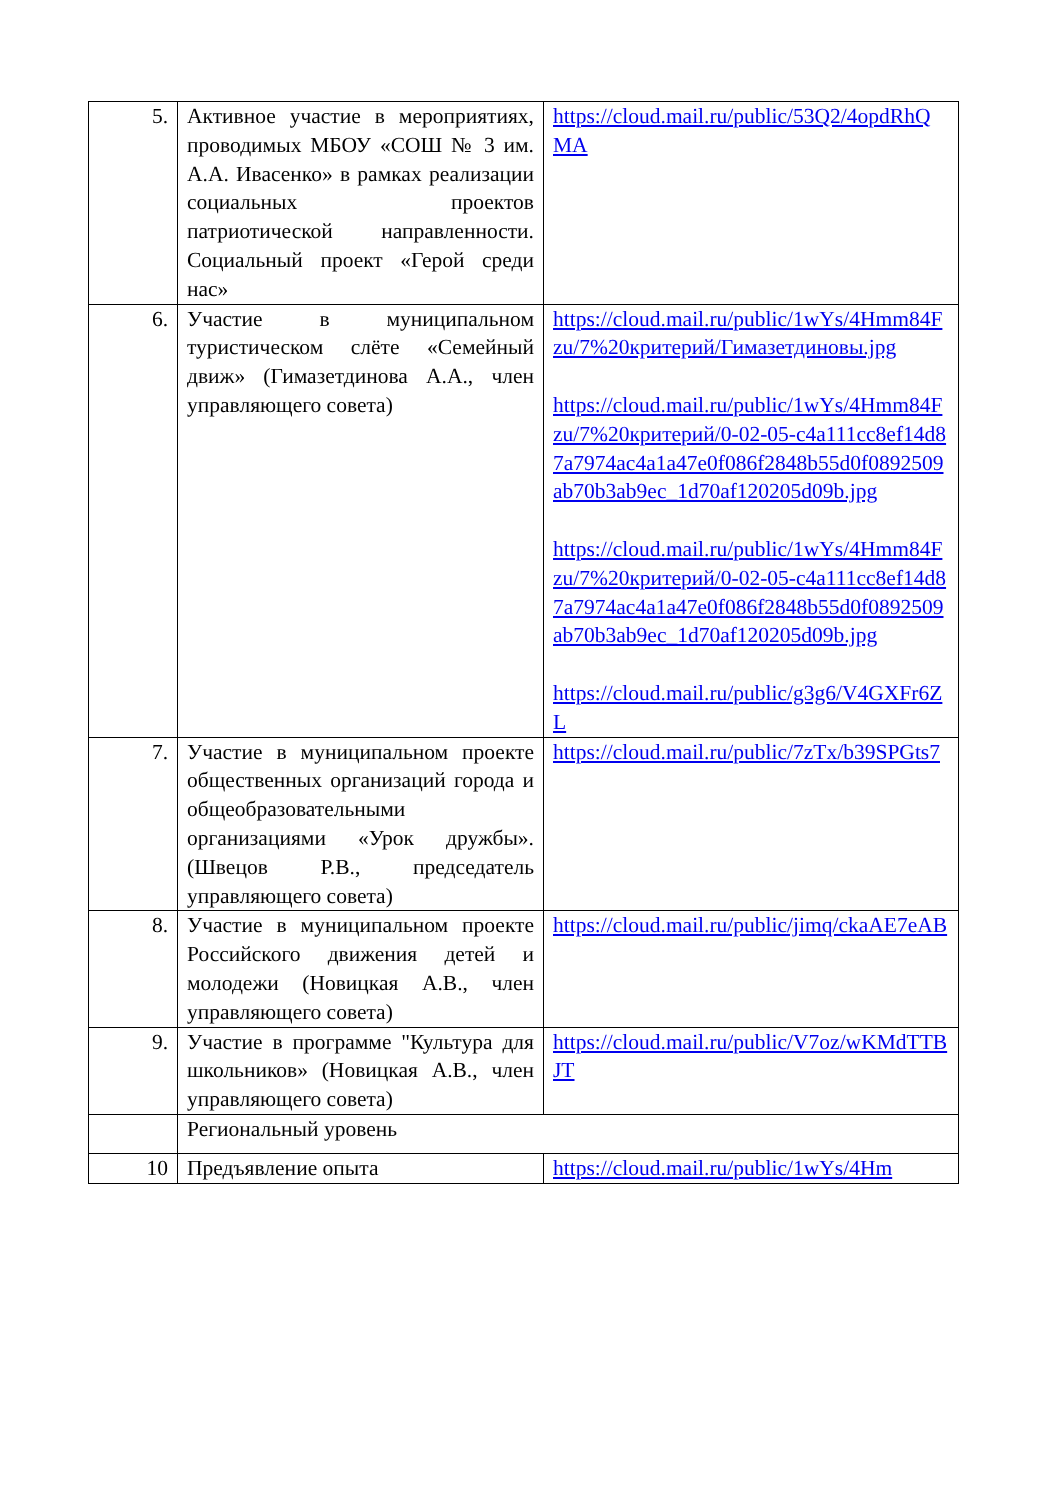| 5. | Активное участие в мероприятиях, проводимых МБОУ «СОШ № 3 им. А.А. Ивасенко» в рамках реализации социальных проектов патриотической направленности. Социальный проект «Герой среди нас» | https://cloud.mail.ru/public/53Q2/4opdRhQMA |
| 6. | Участие в муниципальном туристическом слёте «Семейный движ» (Гимазетдинова А.А., член управляющего совета) | https://cloud.mail.ru/public/1wYs/4Hmm84Fzu/7%20критерий/Гимазетдиновы.jpg https://cloud.mail.ru/public/1wYs/4Hmm84Fzu/7%20критерий/0-02-05-c4a111cc8ef14d87a7974ac4a1a47e0f086f2848b55d0f0892509ab70b3ab9ec_1d70af120205d09b.jpg https://cloud.mail.ru/public/1wYs/4Hmm84Fzu/7%20критерий/0-02-05-c4a111cc8ef14d87a7974ac4a1a47e0f086f2848b55d0f0892509ab70b3ab9ec_1d70af120205d09b.jpg https://cloud.mail.ru/public/g3g6/V4GXFr6ZL |
| 7. | Участие в муниципальном проекте общественных организаций города и общеобразовательными организациями «Урок дружбы». (Швецов Р.В., председатель управляющего совета) | https://cloud.mail.ru/public/7zTx/b39SPGts7 |
| 8. | Участие в муниципальном проекте Российского движения детей и молодежи (Новицкая А.В., член управляющего совета) | https://cloud.mail.ru/public/jimq/ckaAE7eAB |
| 9. | Участие в программе "Культура для школьников» (Новицкая А.В., член управляющего совета) | https://cloud.mail.ru/public/V7oz/wKMdTTBJT |
| | Региональный уровень | |
| 10 | Предъявление опыта | https://cloud.mail.ru/public/1wYs/4Hm |